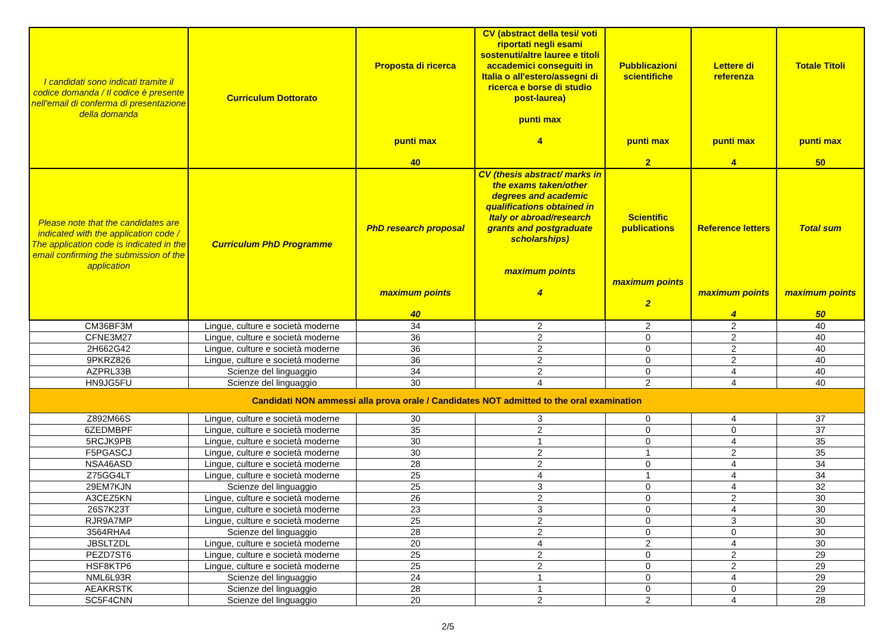| I candidati sono indicati tramite il codice domanda / Il codice è presente nell'email di conferma di presentazione della domanda | Curriculum Dottorato | Proposta di ricerca punti max 40 | CV (abstract della tesi/ voti riportati negli esami sostenuti/altre lauree e titoli accademici conseguiti in Italia o all'estero/assegni di ricerca e borse di studio post-laurea) punti max 4 | Pubblicazioni scientifiche punti max 2 | Lettere di referenza punti max 4 | Totale Titoli punti max 50 |
| --- | --- | --- | --- | --- | --- | --- |
| Please note that the candidates are indicated with the application code / The application code is indicated in the email confirming the submission of the application | Curriculum PhD Programme | PhD research proposal maximum points 40 | CV (thesis abstract/ marks in the exams taken/other degrees and academic qualifications obtained in Italy or abroad/research grants and postgraduate scholarships) maximum points 4 | Scientific publications maximum points 2 | Reference letters maximum points 4 | Total sum maximum points 50 |
| CM36BF3M | Lingue, culture e società moderne | 34 | 2 | 2 | 2 | 40 |
| CFNE3M27 | Lingue, culture e società moderne | 36 | 2 | 0 | 2 | 40 |
| 2H662G42 | Lingue, culture e società moderne | 36 | 2 | 0 | 2 | 40 |
| 9PKRZ826 | Lingue, culture e società moderne | 36 | 2 | 0 | 2 | 40 |
| AZPRL33B | Scienze del linguaggio | 34 | 2 | 0 | 4 | 40 |
| HN9JG5FU | Scienze del linguaggio | 30 | 4 | 2 | 4 | 40 |
| Candidati NON ammessi alla prova orale / Candidates NOT admitted to the oral examination | | | | | | |
| Z892M66S | Lingue, culture e società moderne | 30 | 3 | 0 | 4 | 37 |
| 6ZEDMBPF | Lingue, culture e società moderne | 35 | 2 | 0 | 0 | 37 |
| 5RCJK9PB | Lingue, culture e società moderne | 30 | 1 | 0 | 4 | 35 |
| F5PGASCJ | Lingue, culture e società moderne | 30 | 2 | 1 | 2 | 35 |
| NSA46ASD | Lingue, culture e società moderne | 28 | 2 | 0 | 4 | 34 |
| Z75GG4LT | Lingue, culture e società moderne | 25 | 4 | 1 | 4 | 34 |
| 29EM7KJN | Scienze del linguaggio | 25 | 3 | 0 | 4 | 32 |
| A3CEZ5KN | Lingue, culture e società moderne | 26 | 2 | 0 | 2 | 30 |
| 26S7K23T | Lingue, culture e società moderne | 23 | 3 | 0 | 4 | 30 |
| RJR9A7MP | Lingue, culture e società moderne | 25 | 2 | 0 | 3 | 30 |
| 3564RHA4 | Scienze del linguaggio | 28 | 2 | 0 | 0 | 30 |
| JBSLTZDL | Lingue, culture e società moderne | 20 | 4 | 2 | 4 | 30 |
| PEZD7ST6 | Lingue, culture e società moderne | 25 | 2 | 0 | 2 | 29 |
| HSF8KTP6 | Lingue, culture e società moderne | 25 | 2 | 0 | 2 | 29 |
| NML6L93R | Scienze del linguaggio | 24 | 1 | 0 | 4 | 29 |
| AEAKRSTK | Scienze del linguaggio | 28 | 1 | 0 | 0 | 29 |
| SC5F4CNN | Scienze del linguaggio | 20 | 2 | 2 | 4 | 28 |
2/5